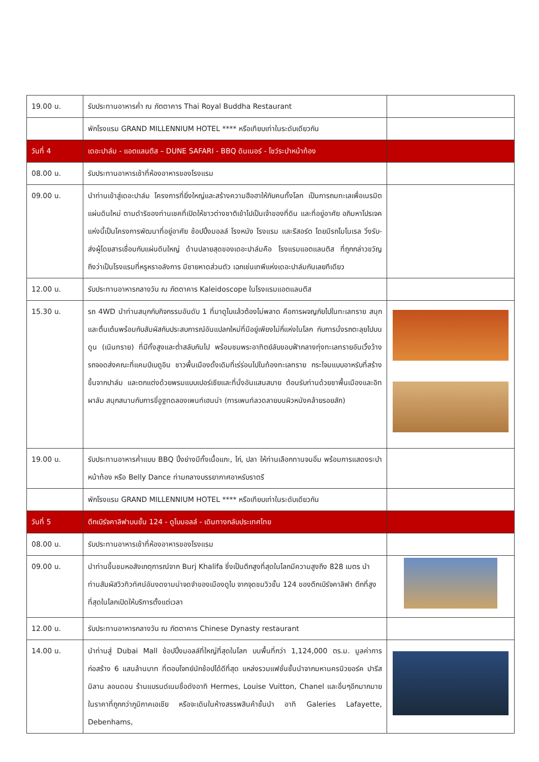| 19.00 น. | รับประทานอาหารค่ำ ณ ภัตตาคาร Thai Royal Buddha Restaurant | |
| | พักโรงแรม GRAND MILLENNIUM HOTEL **** หรือเทียบเท่าในระดับเดียวกัน | |
| วันที่ 4 | เดอะปาล์ม - แอตแลนตีส – DUNE SAFARI - BBQ ดินเนอร์ - โชว์ระบำหน้าท้อง | |
| 08.00 น. | รับประทานอาหารเช้าที่ห้องอาหารของโรงแรม | |
| 09.00 น. | นำท่านเข้าสู่เดอะปาล์ม โครงการที่ยิ่งใหญ่และสร้างความฮือฮาให้กับคนทั้งโลก เป็นการถมทะเลเพื่อเนรมิตแผ่นดินใหม่ ตามดำริของท่านเชคที่เปิดให้ชาวต่างชาติเข้าไปเป็นเจ้าของที่ดิน และที่อยู่อาศัย อภิมหาโปรเจคแห่งนี้เป็นโครงการพัฒนาที่อยู่อาศัย ช้อปปิ้งมอลล์ โรงหนัง โรงแรม และรีสอร์ต โดยมีรถโมโนเรล วิ่งรับ-ส่งผู้โดยสารเชื่อมกับแผ่นดินใหญ่ ด้านปลายสุดของเดอะปาล์มคือ โรงแรมแอตแลนติส ที่ถูกกล่าวขวัญถึงว่าเป็นโรงแรมที่หรูหราอลังการ มีชายหาดส่วนตัว เฉกเช่นเทพีแห่งเดอะปาล์มกันเลยทีเดียว | |
| 12.00 น. | รับประทานอาหารกลางวัน ณ ภัตตาคาร Kaleidoscope ในโรงแรมแอตแลนตีส | |
| 15.30 น. | รถ 4WD นำท่านสนุกกับกิจกรรมอันดับ 1 ที่มาดูไบแล้วต้องไม่พลาด คือการผจญภัยไปในทะเลทราย สนุกและตื่นเต้นพร้อมกับสัมผัสกับประสบการณ์อันแปลกใหม่ที่มีอยู่เพียงไม่กี่แห่งในโลก กับการนั่งรถตะลุยไปบนดูน (เนินทราย) ที่มีทั้งสูงและต่ำสลับกันไป พร้อมชมพระอาทิตย์ลับขอบฟ้ากลางทุ่งทะเลทรายอันเวิ้งว้าง รถจอดส่งคณะที่แคมป์เบดูอิน ชาวพื้นเมืองดั้งเดิมที่เร่ร่อนไปในท้องทะเลทราย กระโจมแบบอาหรับที่สร้างขึ้นจากปาล์ม และตกแต่งด้วยพรมแบบเปอร์เซียและที่นั่งอันแสนสบาย ต้อนรับท่านด้วยชาพื้นเมืองและอิทผาลัม สนุกสนานกับการขี่อูฐทดลองเพนท์เฮนน่า (การเพนท์ลวดลายบนผิวหนังคล้ายรอยสัก) | |
| 19.00 น. | รับประทานอาหารค่ำแบบ BBQ ปิ้งย่างมีทั้งเนื้อแกะ, ไก่, ปลา ให้ท่านเลือกทานจนอิ่ม พร้อมการแสดงระบำหน้าท้อง หรือ Belly Dance ท่ามกลางบรรยากาศอาหรับราตรี | |
| | พักโรงแรม GRAND MILLENNIUM HOTEL **** หรือเทียบเท่าในระดับเดียวกัน | |
| วันที่ 5 | ตึกเบิร์จคาลิฟาบนชั้น 124 - ดูไบมอลล์ - เดินทางกลับประเทศไทย | |
| 08.00 น. | รับประทานอาหารเช้าที่ห้องอาหารของโรงแรม | |
| 09.00 น. | นำท่านขึ้นชมหอสังเกตุการณ์จาก Burj Khalifa ซึ่งเป็นตึกสูงที่สุดในโลกมีความสูงถึง 828 เมตร นำท่านสัมผัสวิวทิวทัศน์อันงดงามน่าจดจำของเมืองดูไบ จากจุดชมวิวชั้น 124 ของตึกเบิร์จคาลิฟา ตึกที่สูงที่สุดในโลกเปิดให้บริการตั้งแต่เวลา | |
| 12.00 น. | รับประทานอาหารกลางวัน ณ ภัตตาคาร Chinese Dynasty restaurant | |
| 14.00 น. | นำท่านสู่ Dubai Mall ช้อปปิ้งมอลล์ที่ใหญ่ที่สุดในโลก บนพื้นที่กว่า 1,124,000 ตร.ม. มูลค่าการก่อสร้าง 6 แสนล้านบาท ที่ตอบโจทย์นักช้อปได้ดีที่สุด แหล่งรวมแฟชั่นชั้นนำจากมหานครนิวยอร์ค ปารีส มิลาน ลอนดอน ร้านแบรนด์เนมชื่อดังอาทิ Hermes, Louise Vuitton, Chanel และอื่นๆอีกมากมายในราคาที่ถูกกว่าภูมิภาคเอเชีย หรือจะเดินในห้างสรรพสินค้าชั้นนำ อาทิ Galeries Lafayette, Debenhams, | |